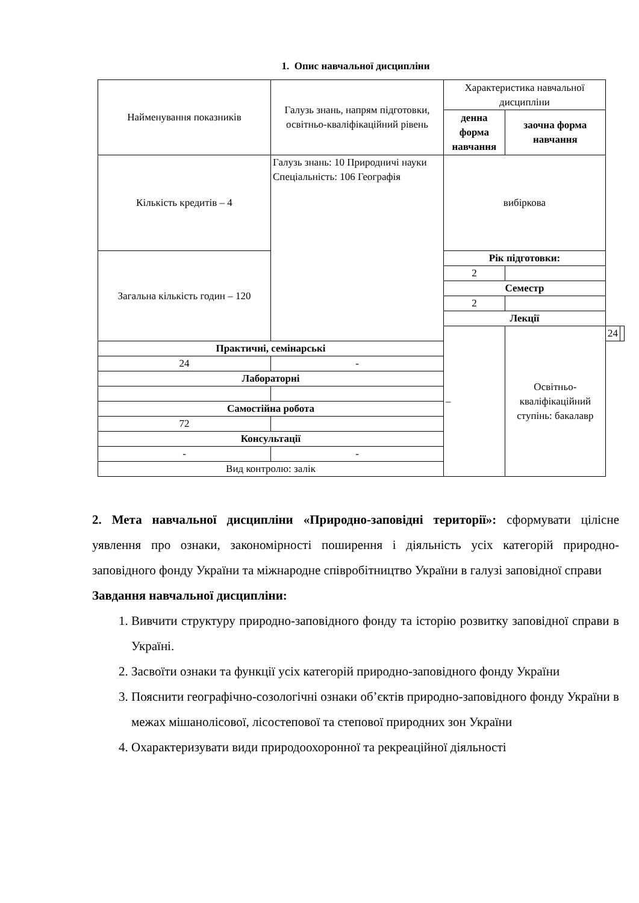1. Опис навчальної дисципліни
| Найменування показників | Галузь знань, напрям підготовки, освітньо-кваліфікаційний рівень | Характеристика навчальної дисципліни | | | |
| | | денна форма навчання | заочна форма навчання | | |
| Кількість кредитів – 4 | Галузь знань: 10 Природничі науки Спеціальність: 106 Географія | вибіркова | | | |
| Загальна кількість годин – 120 | | Рік підготовки: | | | |
| | | 2 | | | |
| | | Семестр | | | |
| | | 2 | | | |
| | | Лекції | | | |
| | | – | Освітньо-кваліфікаційний ступінь: бакалавр | 24 | |
| Практичні, семінарські | | | | | |
| 24 | - | | | | |
| Лабораторні | | | | | |
| Самостійна робота | | | | | |
| 72 | | | | | |
| Консультації | | | | | |
| - | - | | | | |
| Вид контролю: залік | | | | | |
2. Мета навчальної дисципліни «Природно-заповідні території»: сформувати цілісне уявлення про ознаки, закономірності поширення і діяльність усіх категорій природно-заповідного фонду України та міжнародне співробітництво України в галузі заповідної справи
Завдання навчальної дисципліни:
1. Вивчити структуру природно-заповідного фонду та історію розвитку заповідної справи в Україні.
2. Засвоїти ознаки та функції усіх категорій природно-заповідного фонду України
3. Пояснити географічно-созологічні ознаки об’єктів природно-заповідного фонду України в межах мішанолісової, лісостепової та степової природних зон України
4. Охарактеризувати види природоохоронної та рекреаційної діяльності